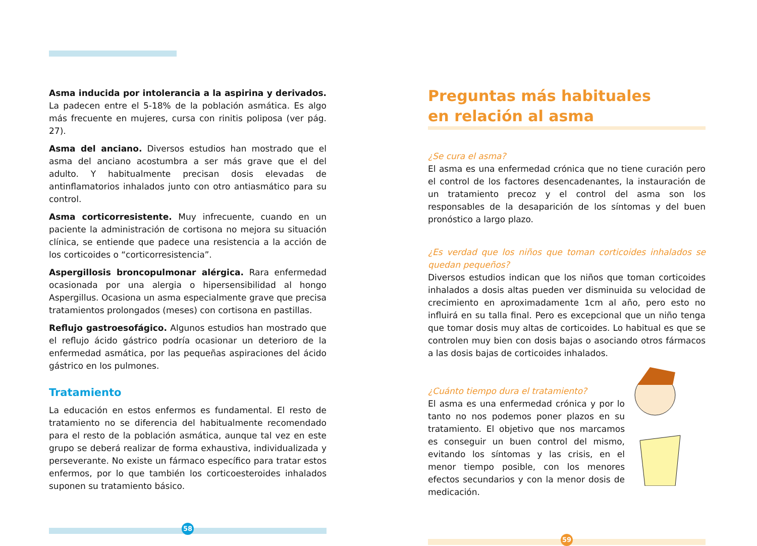Asma inducida por intolerancia a la aspirina y derivados. La padecen entre el 5-18% de la población asmática. Es algo más frecuente en mujeres, cursa con rinitis poliposa (ver pág. 27).
Asma del anciano. Diversos estudios han mostrado que el asma del anciano acostumbra a ser más grave que el del adulto. Y habitualmente precisan dosis elevadas de antinflamatorios inhalados junto con otro antiasmático para su control.
Asma corticorresistente. Muy infrecuente, cuando en un paciente la administración de cortisona no mejora su situación clínica, se entiende que padece una resistencia a la acción de los corticoides o “corticorresistencia”.
Aspergillosis broncopulmonar alérgica. Rara enfermedad ocasionada por una alergia o hipersensibilidad al hongo Aspergillus. Ocasiona un asma especialmente grave que precisa tratamientos prolongados (meses) con cortisona en pastillas.
Reflujo gastroesofágico. Algunos estudios han mostrado que el reflujo ácido gástrico podría ocasionar un deterioro de la enfermedad asmática, por las pequeñas aspiraciones del ácido gástrico en los pulmones.
Tratamiento
La educación en estos enfermos es fundamental. El resto de tratamiento no se diferencia del habitualmente recomendado para el resto de la población asmática, aunque tal vez en este grupo se deberá realizar de forma exhaustiva, individualizada y perseverante. No existe un fármaco específico para tratar estos enfermos, por lo que también los corticoesteroides inhalados suponen su tratamiento básico.
58
Preguntas más habituales
en relación al asma
¿Se cura el asma?
El asma es una enfermedad crónica que no tiene curación pero el control de los factores desencadenantes, la instauración de un tratamiento precoz y el control del asma son los responsables de la desaparición de los síntomas y del buen pronóstico a largo plazo.
¿Es verdad que los niños que toman corticoides inhalados se quedan pequeños?
Diversos estudios indican que los niños que toman corticoides inhalados a dosis altas pueden ver disminuida su velocidad de crecimiento en aproximadamente 1cm al año, pero esto no influirá en su talla final. Pero es excepcional que un niño tenga que tomar dosis muy altas de corticoides. Lo habitual es que se controlen muy bien con dosis bajas o asociando otros fármacos a las dosis bajas de corticoides inhalados.
¿Cuánto tiempo dura el tratamiento?
El asma es una enfermedad crónica y por lo tanto no nos podemos poner plazos en su tratamiento. El objetivo que nos marcamos es conseguir un buen control del mismo, evitando los síntomas y las crisis, en el menor tiempo posible, con los menores efectos secundarios y con la menor dosis de medicación.
59